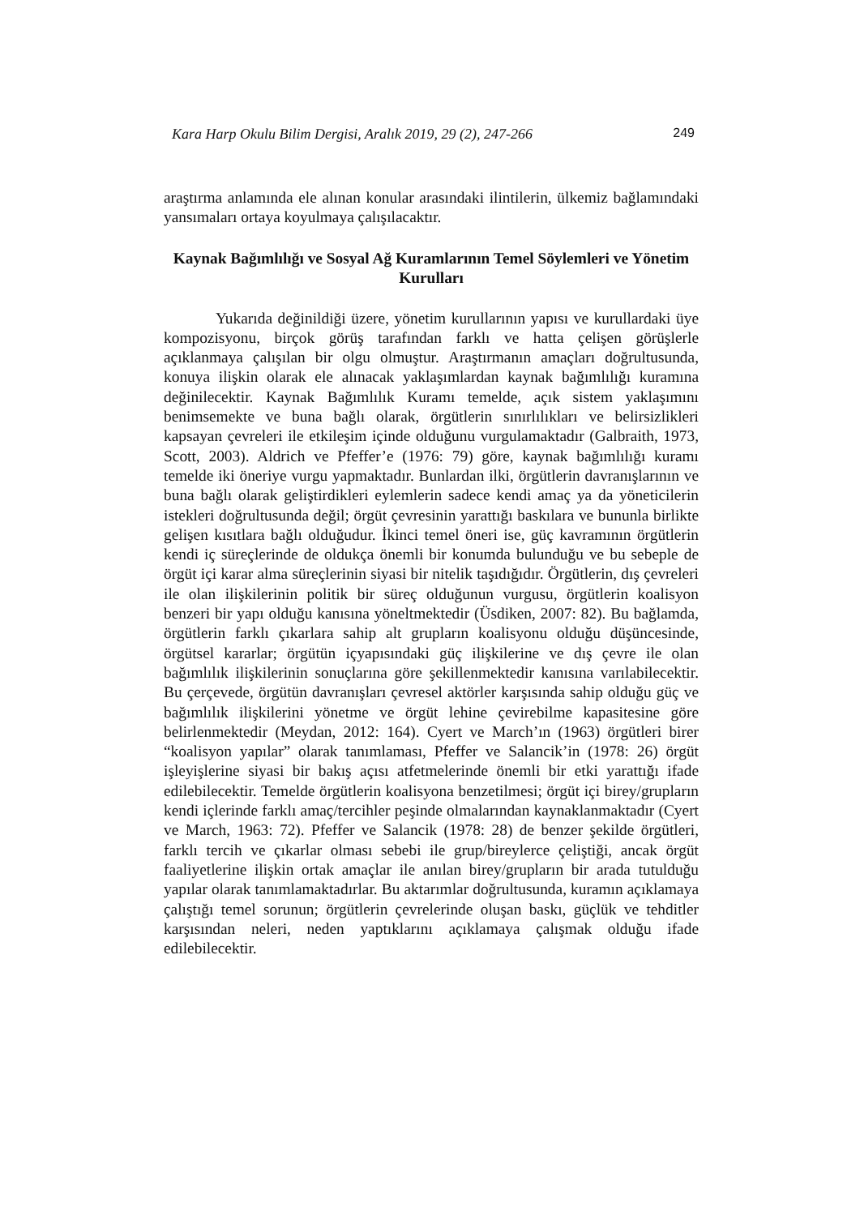Kara Harp Okulu Bilim Dergisi, Aralık 2019, 29 (2), 247-266 249
araştırma anlamında ele alınan konular arasındaki ilintilerin, ülkemiz bağlamındaki yansımaları ortaya koyulmaya çalışılacaktır.
Kaynak Bağımlılığı ve Sosyal Ağ Kuramlarının Temel Söylemleri ve Yönetim Kurulları
Yukarıda değinildiği üzere, yönetim kurullarının yapısı ve kurullardaki üye kompozisyonu, birçok görüş tarafından farklı ve hatta çelişen görüşlerle açıklanmaya çalışılan bir olgu olmuştur. Araştırmanın amaçları doğrultusunda, konuya ilişkin olarak ele alınacak yaklaşımlardan kaynak bağımlılığı kuramına değinilecektir. Kaynak Bağımlılık Kuramı temelde, açık sistem yaklaşımını benimsemekte ve buna bağlı olarak, örgütlerin sınırlılıkları ve belirsizlikleri kapsayan çevreleri ile etkileşim içinde olduğunu vurgulamaktadır (Galbraith, 1973, Scott, 2003). Aldrich ve Pfeffer’e (1976: 79) göre, kaynak bağımlılığı kuramı temelde iki öneriye vurgu yapmaktadır. Bunlardan ilki, örgütlerin davranışlarının ve buna bağlı olarak geliştirdikleri eylemlerin sadece kendi amaç ya da yöneticilerin istekleri doğrultusunda değil; örgüt çevresinin yarattığı baskılara ve bununla birlikte gelişen kısıtlara bağlı olduğudur. İkinci temel öneri ise, güç kavramının örgütlerin kendi iç süreçlerinde de oldukça önemli bir konumda bulunduğu ve bu sebeple de örgüt içi karar alma süreçlerinin siyasi bir nitelik taşıdığıdır. Örgütlerin, dış çevreleri ile olan ilişkilerinin politik bir süreç olduğunun vurgusu, örgütlerin koalisyon benzeri bir yapı olduğu kanısına yöneltmektedir (Üsdiken, 2007: 82). Bu bağlamda, örgütlerin farklı çıkarlara sahip alt grupların koalisyonu olduğu düşüncesinde, örgütsel kararlar; örgütün içyapısındaki güç ilişkilerine ve dış çevre ile olan bağımlılık ilişkilerinin sonuçlarına göre şekillenmektedir kanısına varılabilecektir. Bu çerçevede, örgütün davranışları çevresel aktörler karşısında sahip olduğu güç ve bağımlılık ilişkilerini yönetme ve örgüt lehine çevirebilme kapasitesine göre belirlenmektedir (Meydan, 2012: 164). Cyert ve March’ın (1963) örgütleri birer “koalisyon yapılar” olarak tanımlaması, Pfeffer ve Salancik’in (1978: 26) örgüt işleyişlerine siyasi bir bakış açısı atfetmelerinde önemli bir etki yarattığı ifade edilebilecektir. Temelde örgütlerin koalisyona benzetilmesi; örgüt içi birey/grupların kendi içlerinde farklı amaç/tercihler peşinde olmalarından kaynaklanmaktadır (Cyert ve March, 1963: 72). Pfeffer ve Salancik (1978: 28) de benzer şekilde örgütleri, farklı tercih ve çıkarlar olması sebebi ile grup/bireylerce çeliştiği, ancak örgüt faaliyetlerine ilişkin ortak amaçlar ile anılan birey/grupların bir arada tutulduğu yapılar olarak tanımlamaktadırlar. Bu aktarımlar doğrultusunda, kuramın açıklamaya çalıştığı temel sorunun; örgütlerin çevrelerinde oluşan baskı, güçlük ve tehditler karşısından neleri, neden yaptıklarını açıklamaya çalışmak olduğu ifade edilebilecektir.